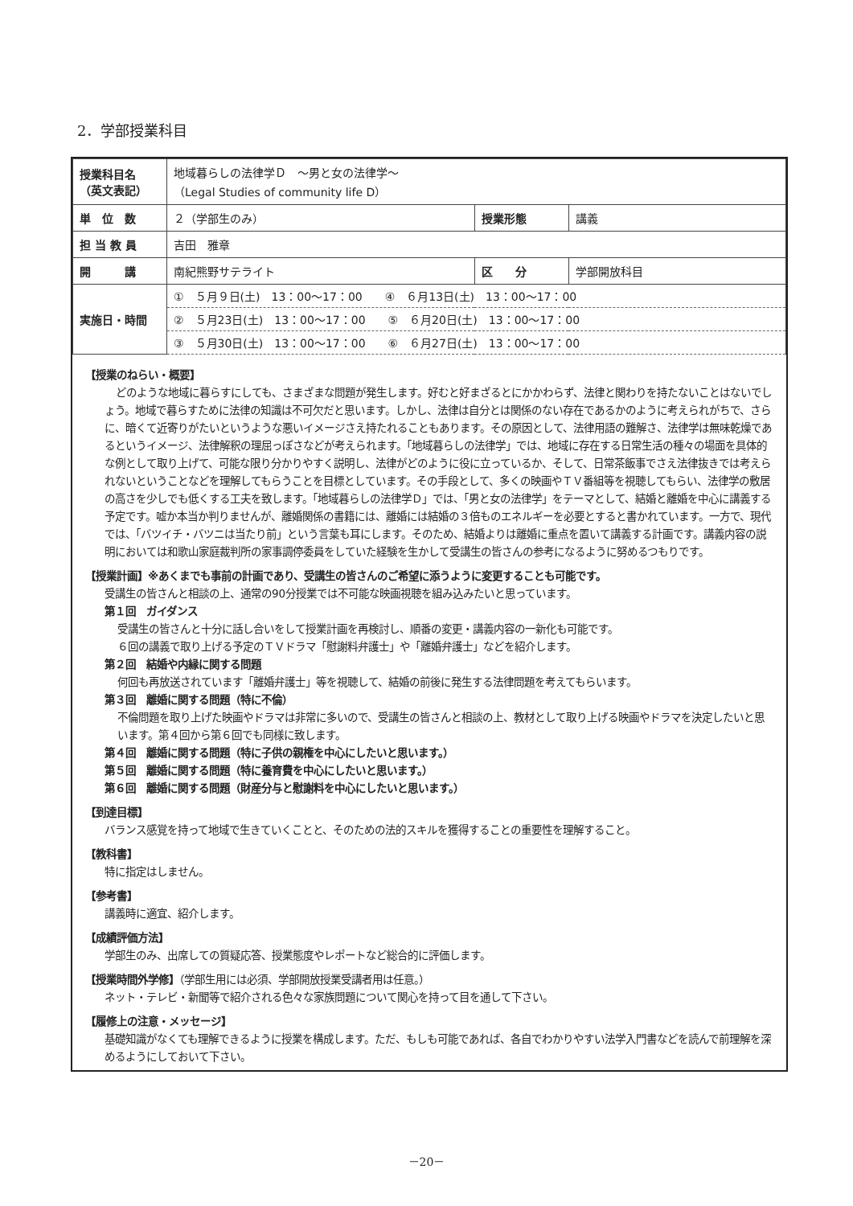2．学部授業科目
| 授業科目名 （英文表記） | 地域暮らしの法律学Ｄ ～男と女の法律学～ （Legal Studies of community life D） | | |
| 単 位 数 | ２（学部生のみ） | 授業形態 | 講義 |
| 担 当 教 員 | 吉田 雅章 | | |
| 開 講 | 南紀熊野サテライト | 区 分 | 学部開放科目 |
| 実施日・時間 | ① ５月９日(土) 13：00～17：00 ④ ６月13日(土) 13：00～17：00 | | |
| | ② ５月23日(土) 13：00～17：00 ⑤ ６月20日(土) 13：00～17：00 | | |
| | ③ ５月30日(土) 13：00～17：00 ⑥ ６月27日(土) 13：00～17：00 | | |
【授業のねらい・概要】
どのような地域に暮らすにしても、さまざまな問題が発生します。好むと好まざるとにかかわらず、法律と関わりを持たないことはないでしょう。地域で暮らすために法律の知識は不可欠だと思います。しかし、法律は自分とは関係のない存在であるかのように考えられがちで、さらに、暗くて近寄りがたいというような悪いイメージさえ持たれることもあります。その原因として、法律用語の難解さ、法律学は無味乾燥であるというイメージ、法律解釈の理屈っぽさなどが考えられます。「地域暮らしの法律学」では、地域に存在する日常生活の種々の場面を具体的な例として取り上げて、可能な限り分かりやすく説明し、法律がどのように役に立っているか、そして、日常茶飯事でさえ法律抜きでは考えられないということなどを理解してもらうことを目標としています。その手段として、多くの映画やＴＶ番組等を視聴してもらい、法律学の敷居の高さを少しでも低くする工夫を致します。「地域暮らしの法律学Ｄ」では、「男と女の法律学」をテーマとして、結婚と離婚を中心に講義する予定です。嘘か本当か判りませんが、離婚関係の書籍には、離婚には結婚の３倍ものエネルギーを必要とすると書かれています。一方で、現代では、「バツイチ・バツニは当たり前」という言葉も耳にします。そのため、結婚よりは離婚に重点を置いて講義する計画です。講義内容の説明においては和歌山家庭裁判所の家事調停委員をしていた経験を生かして受講生の皆さんの参考になるように努めるつもりです。
【授業計画】※あくまでも事前の計画であり、受講生の皆さんのご希望に添うように変更することも可能です。
受講生の皆さんと相談の上、通常の90分授業では不可能な映画視聴を組み込みたいと思っています。
第１回　ガイダンス
受講生の皆さんと十分に話し合いをして授業計画を再検討し、順番の変更・講義内容の一新化も可能です。
６回の講義で取り上げる予定のＴＶドラマ「慰謝料弁護士」や「離婚弁護士」などを紹介します。
第２回　結婚や内縁に関する問題
何回も再放送されています「離婚弁護士」等を視聴して、結婚の前後に発生する法律問題を考えてもらいます。
第３回　離婚に関する問題（特に不倫）
不倫問題を取り上げた映画やドラマは非常に多いので、受講生の皆さんと相談の上、教材として取り上げる映画やドラマを決定したいと思います。第４回から第６回でも同様に致します。
第４回　離婚に関する問題（特に子供の親権を中心にしたいと思います。）
第５回　離婚に関する問題（特に養育費を中心にしたいと思います。）
第６回　離婚に関する問題（財産分与と慰謝料を中心にしたいと思います。）
【到達目標】
バランス感覚を持って地域で生きていくことと、そのための法的スキルを獲得することの重要性を理解すること。
【教科書】
特に指定はしません。
【参考書】
講義時に適宜、紹介します。
【成績評価方法】
学部生のみ、出席しての質疑応答、授業態度やレポートなど総合的に評価します。
【授業時間外学修】（学部生用には必須、学部開放授業受講者用は任意。）
ネット・テレビ・新聞等で紹介される色々な家族問題について関心を持って目を通して下さい。
【履修上の注意・メッセージ】
基礎知識がなくても理解できるように授業を構成します。ただ、もしも可能であれば、各自でわかりやすい法学入門書などを読んで前理解を深めるようにしておいて下さい。
－20－